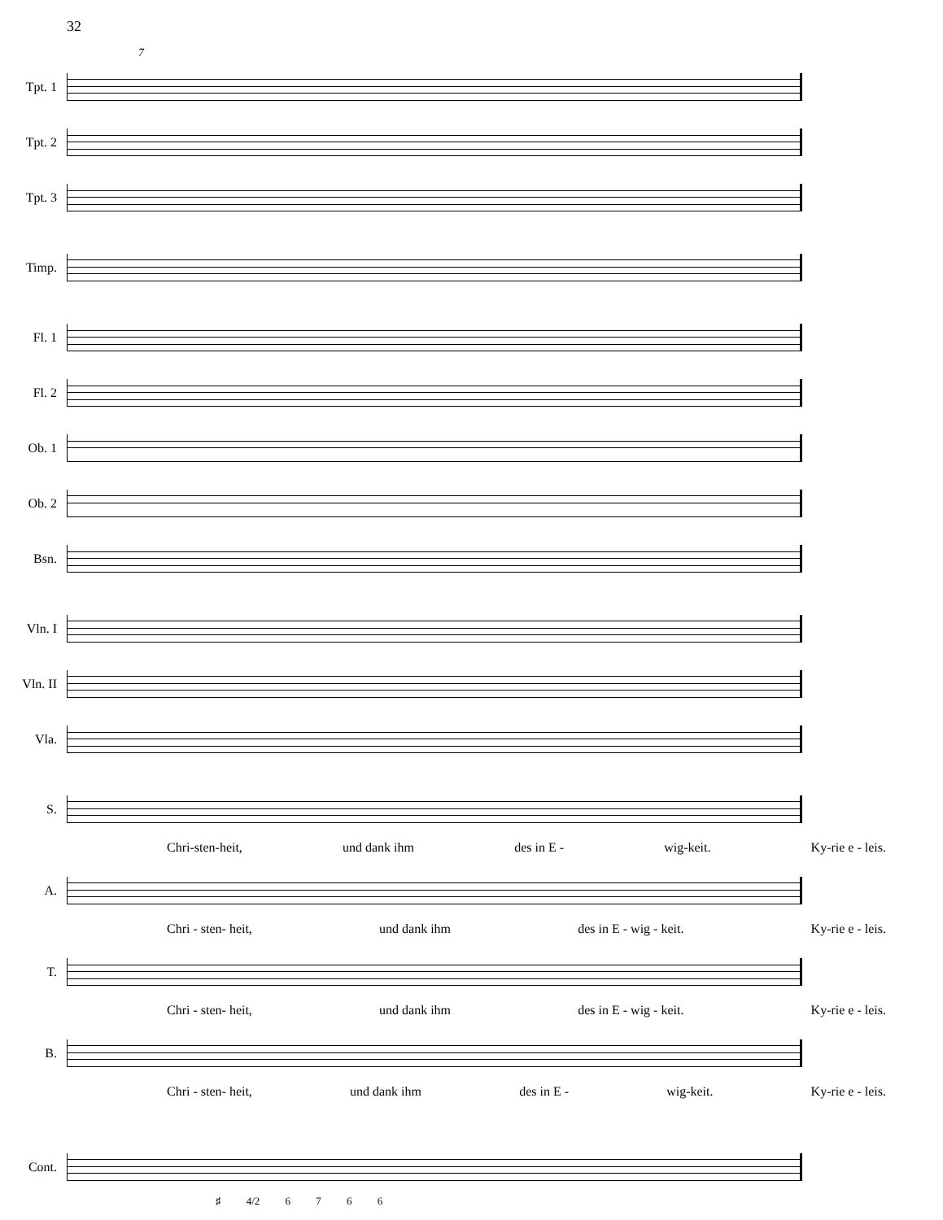32
7
Tpt. 1
Tpt. 2
Tpt. 3
Timp.
Fl. 1
Fl. 2
Ob. 1
Ob. 2
Bsn.
Vln. I
Vln. II
Vla.
S.
Chri-sten-heit, und dank ihm des in E - wig-keit. Ky-rie e - leis.
A.
Chri - sten- heit, und dank ihm des in E - wig - keit. Ky-rie e - leis.
T.
Chri - sten- heit, und dank ihm des in E - wig - keit. Ky-rie e - leis.
B.
Chri - sten- heit, und dank ihm des in E - wig-keit. Ky-rie e - leis.
Cont.
♯ 4/2 6 7 6 6